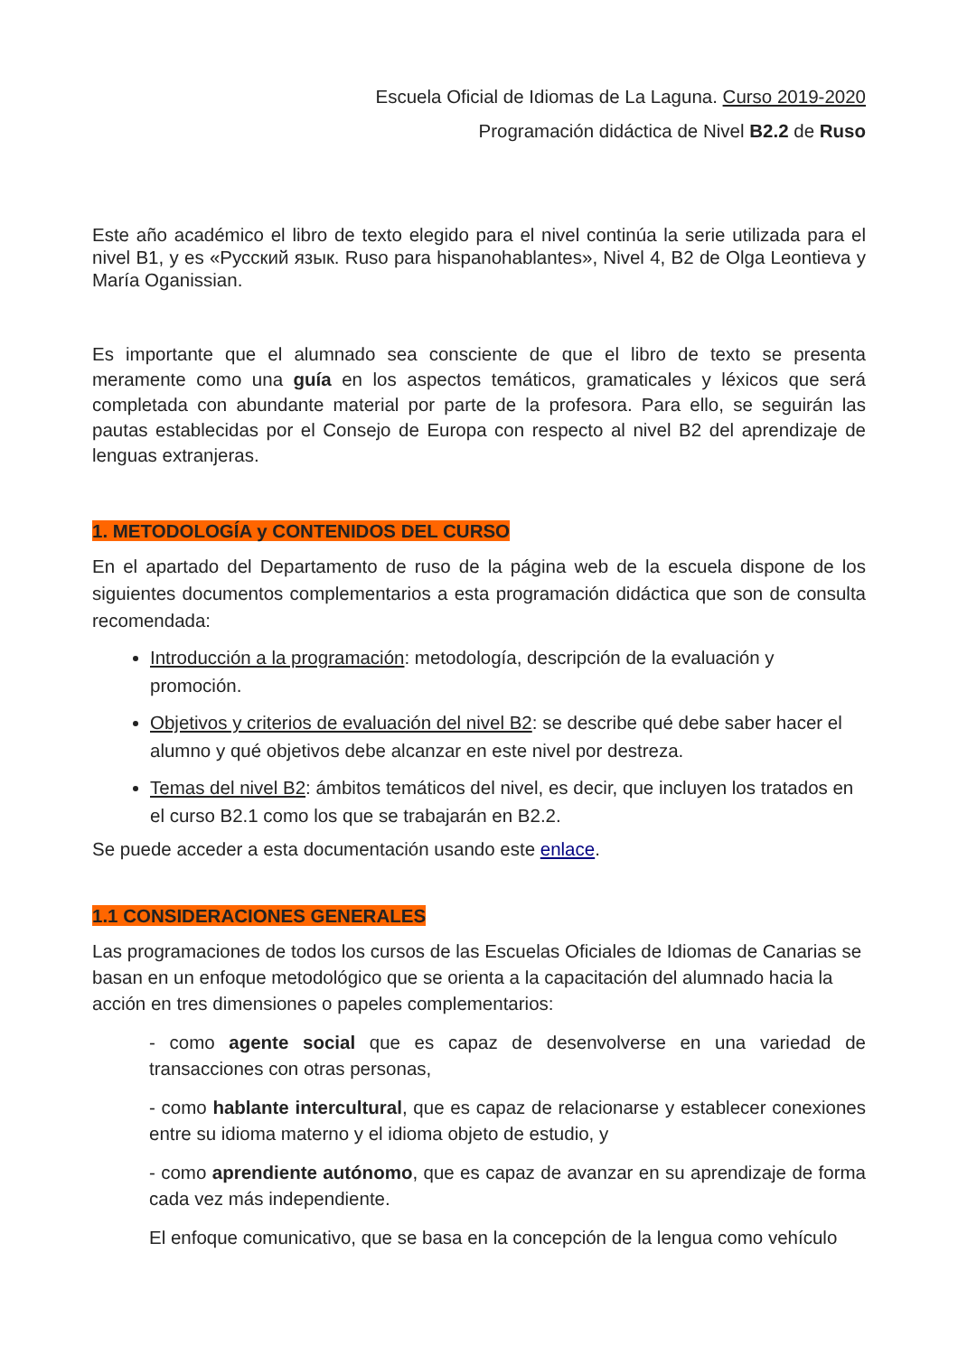Escuela Oficial de Idiomas de La Laguna. Curso 2019-2020
Programación didáctica de Nivel B2.2 de Ruso
Este año académico el libro de texto elegido para el nivel continúa la serie utilizada para el nivel B1, y es «Русский язык. Ruso para hispanohablantes», Nivel 4, B2 de Olga Leontieva y María Oganissian.
Es importante que el alumnado sea consciente de que el libro de texto se presenta meramente como una guía en los aspectos temáticos, gramaticales y léxicos que será completada con abundante material por parte de la profesora. Para ello, se seguirán las pautas establecidas por el Consejo de Europa con respecto al nivel B2 del aprendizaje de lenguas extranjeras.
1. METODOLOGÍA y CONTENIDOS DEL CURSO
En el apartado del Departamento de ruso de la página web de la escuela dispone de los siguientes documentos complementarios a esta programación didáctica que son de consulta recomendada:
Introducción a la programación: metodología, descripción de la evaluación y promoción.
Objetivos y criterios de evaluación del nivel B2: se describe qué debe saber hacer el alumno y qué objetivos debe alcanzar en este nivel por destreza.
Temas del nivel B2: ámbitos temáticos del nivel, es decir, que incluyen los tratados en el curso B2.1 como los que se trabajarán en B2.2.
Se puede acceder a esta documentación usando este enlace.
1.1 CONSIDERACIONES GENERALES
Las programaciones de todos los cursos de las Escuelas Oficiales de Idiomas de Canarias se basan en un enfoque metodológico que se orienta a la capacitación del alumnado hacia la acción en tres dimensiones o papeles complementarios:
- como agente social que es capaz de desenvolverse en una variedad de transacciones con otras personas,
- como hablante intercultural, que es capaz de relacionarse y establecer conexiones entre su idioma materno y el idioma objeto de estudio, y
- como aprendiente autónomo, que es capaz de avanzar en su aprendizaje de forma cada vez más independiente.
El enfoque comunicativo, que se basa en la concepción de la lengua como vehículo